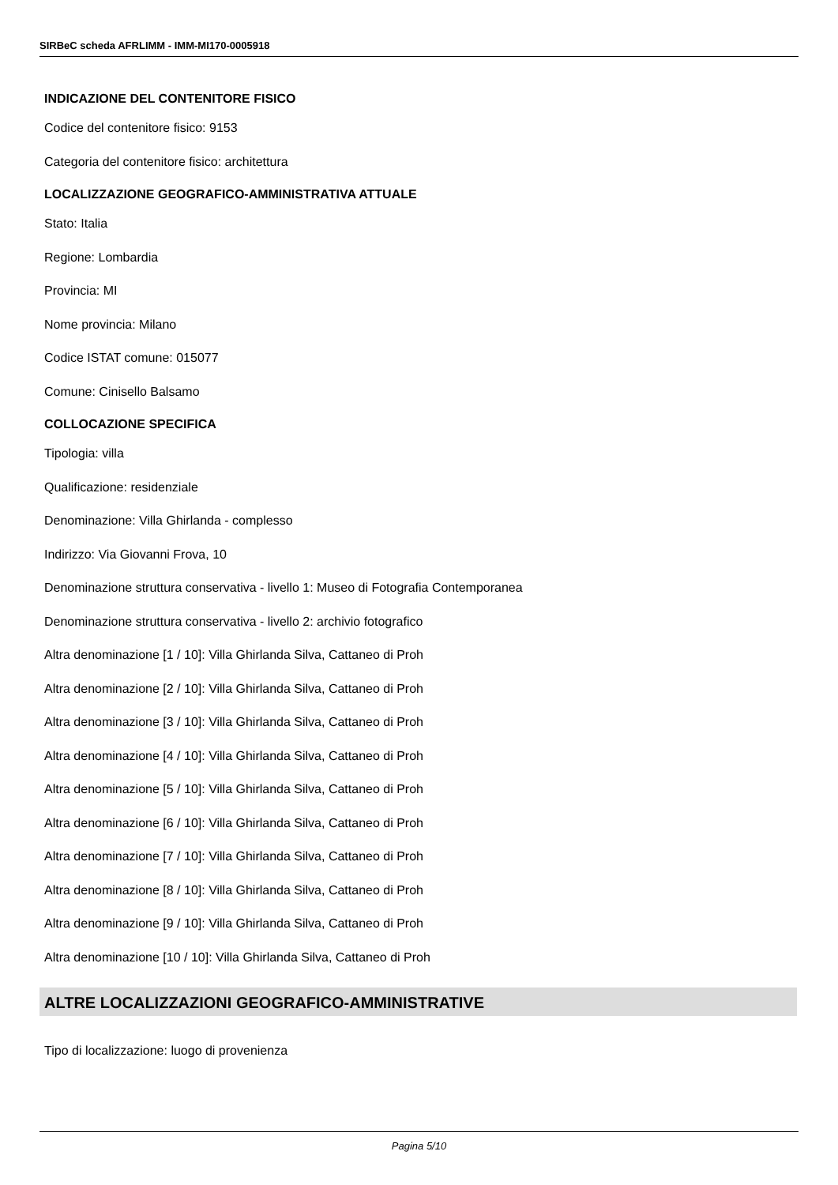SIRBeC scheda AFRLIMM - IMM-MI170-0005918
INDICAZIONE DEL CONTENITORE FISICO
Codice del contenitore fisico: 9153
Categoria del contenitore fisico: architettura
LOCALIZZAZIONE GEOGRAFICO-AMMINISTRATIVA ATTUALE
Stato: Italia
Regione: Lombardia
Provincia: MI
Nome provincia: Milano
Codice ISTAT comune: 015077
Comune: Cinisello Balsamo
COLLOCAZIONE SPECIFICA
Tipologia: villa
Qualificazione: residenziale
Denominazione: Villa Ghirlanda - complesso
Indirizzo: Via Giovanni Frova, 10
Denominazione struttura conservativa - livello 1: Museo di Fotografia Contemporanea
Denominazione struttura conservativa - livello 2: archivio fotografico
Altra denominazione [1 / 10]: Villa Ghirlanda Silva, Cattaneo di Proh
Altra denominazione [2 / 10]: Villa Ghirlanda Silva, Cattaneo di Proh
Altra denominazione [3 / 10]: Villa Ghirlanda Silva, Cattaneo di Proh
Altra denominazione [4 / 10]: Villa Ghirlanda Silva, Cattaneo di Proh
Altra denominazione [5 / 10]: Villa Ghirlanda Silva, Cattaneo di Proh
Altra denominazione [6 / 10]: Villa Ghirlanda Silva, Cattaneo di Proh
Altra denominazione [7 / 10]: Villa Ghirlanda Silva, Cattaneo di Proh
Altra denominazione [8 / 10]: Villa Ghirlanda Silva, Cattaneo di Proh
Altra denominazione [9 / 10]: Villa Ghirlanda Silva, Cattaneo di Proh
Altra denominazione [10 / 10]: Villa Ghirlanda Silva, Cattaneo di Proh
ALTRE LOCALIZZAZIONI GEOGRAFICO-AMMINISTRATIVE
Tipo di localizzazione: luogo di provenienza
Pagina 5/10